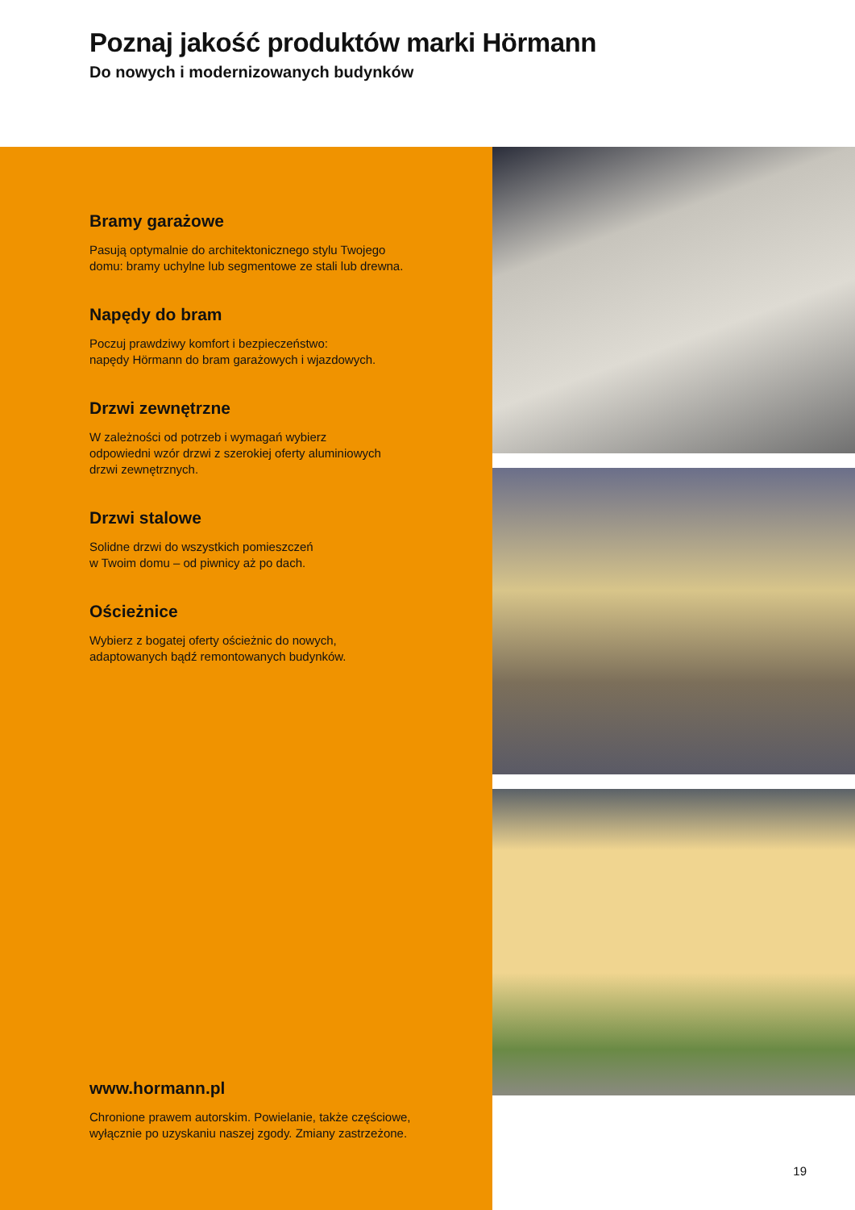Poznaj jakość produktów marki Hörmann
Do nowych i modernizowanych budynków
Bramy garażowe
Pasują optymalnie do architektonicznego stylu Twojego
domu: bramy uchylne lub segmentowe ze stali lub drewna.
Napędy do bram
Poczuj prawdziwy komfort i bezpieczeństwo:
napędy Hörmann do bram garażowych i wjazdowych.
Drzwi zewnętrzne
W zależności od potrzeb i wymagań wybierz
odpowiedni wzór drzwi z szerokiej oferty aluminiowych
drzwi zewnętrznych.
Drzwi stalowe
Solidne drzwi do wszystkich pomieszczeń
w Twoim domu – od piwnicy aż po dach.
Ościeżnice
Wybierz z bogatej oferty ościeżnic do nowych,
adaptowanych bądź remontowanych budynków.
www.hormann.pl
Chronione prawem autorskim. Powielanie, także częściowe,
wyłącznie po uzyskaniu naszej zgody. Zmiany zastrzeżone.
19